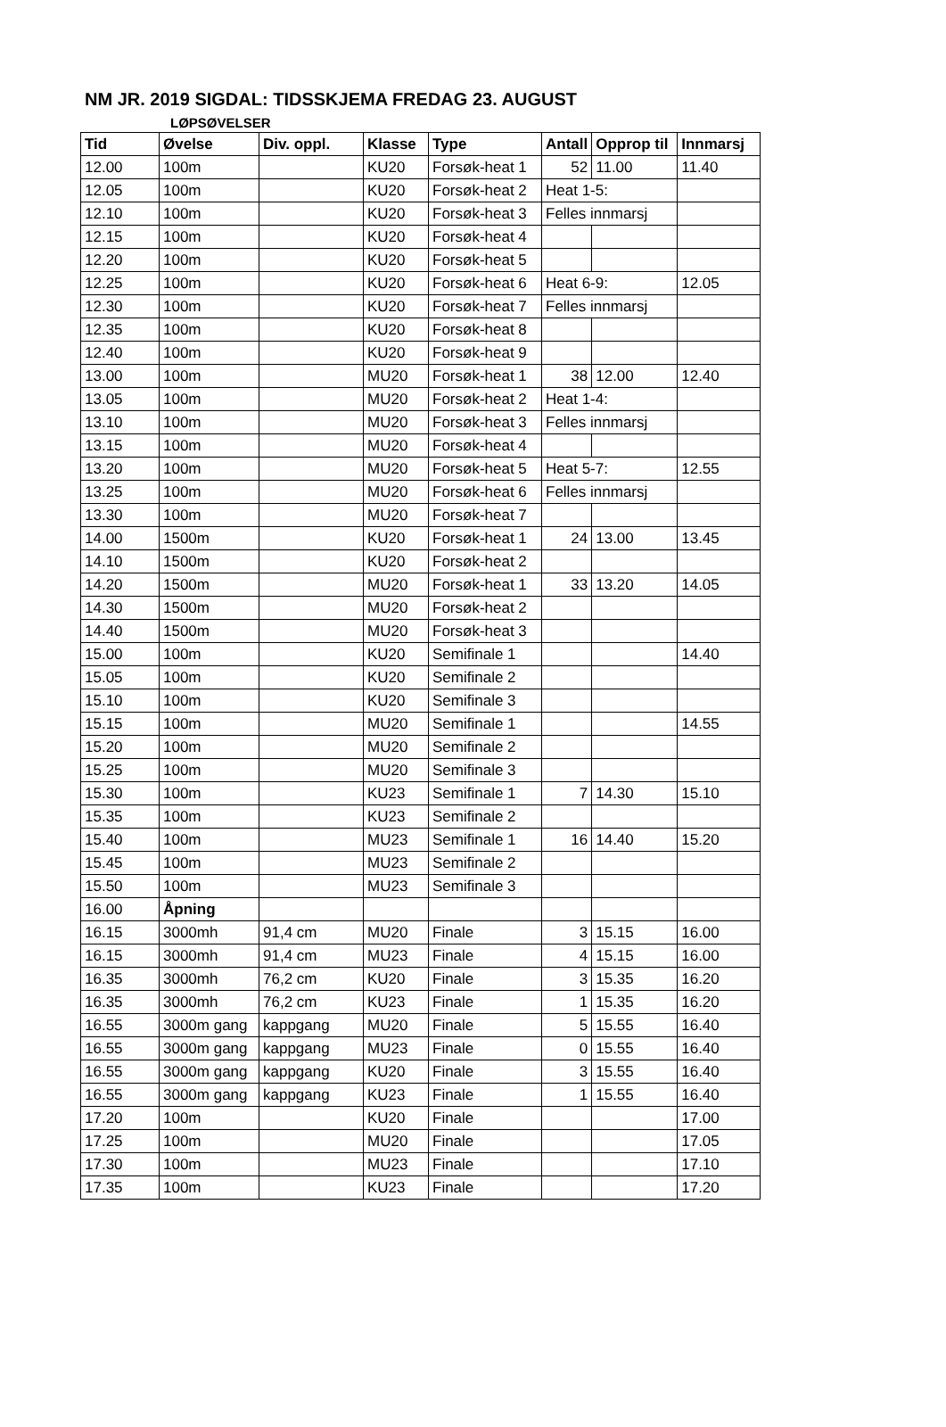NM JR. 2019 SIGDAL: TIDSSKJEMA FREDAG 23. AUGUST
LØPSØVELSER
| Tid | Øvelse | Div. oppl. | Klasse | Type | Antall | Opprop til | Innmarsj |
| --- | --- | --- | --- | --- | --- | --- | --- |
| 12.00 | 100m | | KU20 | Forsøk-heat 1 | 52 | 11.00 | 11.40 |
| 12.05 | 100m | | KU20 | Forsøk-heat 2 | Heat 1-5: | | |
| 12.10 | 100m | | KU20 | Forsøk-heat 3 | Felles innmarsj | | |
| 12.15 | 100m | | KU20 | Forsøk-heat 4 | | | |
| 12.20 | 100m | | KU20 | Forsøk-heat 5 | | | |
| 12.25 | 100m | | KU20 | Forsøk-heat 6 | Heat 6-9: | | 12.05 |
| 12.30 | 100m | | KU20 | Forsøk-heat 7 | Felles innmarsj | | |
| 12.35 | 100m | | KU20 | Forsøk-heat 8 | | | |
| 12.40 | 100m | | KU20 | Forsøk-heat 9 | | | |
| 13.00 | 100m | | MU20 | Forsøk-heat 1 | 38 | 12.00 | 12.40 |
| 13.05 | 100m | | MU20 | Forsøk-heat 2 | Heat 1-4: | | |
| 13.10 | 100m | | MU20 | Forsøk-heat 3 | Felles innmarsj | | |
| 13.15 | 100m | | MU20 | Forsøk-heat 4 | | | |
| 13.20 | 100m | | MU20 | Forsøk-heat 5 | Heat 5-7: | | 12.55 |
| 13.25 | 100m | | MU20 | Forsøk-heat 6 | Felles innmarsj | | |
| 13.30 | 100m | | MU20 | Forsøk-heat 7 | | | |
| 14.00 | 1500m | | KU20 | Forsøk-heat 1 | 24 | 13.00 | 13.45 |
| 14.10 | 1500m | | KU20 | Forsøk-heat 2 | | | |
| 14.20 | 1500m | | MU20 | Forsøk-heat 1 | 33 | 13.20 | 14.05 |
| 14.30 | 1500m | | MU20 | Forsøk-heat 2 | | | |
| 14.40 | 1500m | | MU20 | Forsøk-heat 3 | | | |
| 15.00 | 100m | | KU20 | Semifinale 1 | | | 14.40 |
| 15.05 | 100m | | KU20 | Semifinale 2 | | | |
| 15.10 | 100m | | KU20 | Semifinale 3 | | | |
| 15.15 | 100m | | MU20 | Semifinale 1 | | | 14.55 |
| 15.20 | 100m | | MU20 | Semifinale 2 | | | |
| 15.25 | 100m | | MU20 | Semifinale 3 | | | |
| 15.30 | 100m | | KU23 | Semifinale 1 | 7 | 14.30 | 15.10 |
| 15.35 | 100m | | KU23 | Semifinale 2 | | | |
| 15.40 | 100m | | MU23 | Semifinale 1 | 16 | 14.40 | 15.20 |
| 15.45 | 100m | | MU23 | Semifinale 2 | | | |
| 15.50 | 100m | | MU23 | Semifinale 3 | | | |
| 16.00 | Åpning | | | | | | |
| 16.15 | 3000mh | 91,4 cm | MU20 | Finale | 3 | 15.15 | 16.00 |
| 16.15 | 3000mh | 91,4 cm | MU23 | Finale | 4 | 15.15 | 16.00 |
| 16.35 | 3000mh | 76,2 cm | KU20 | Finale | 3 | 15.35 | 16.20 |
| 16.35 | 3000mh | 76,2 cm | KU23 | Finale | 1 | 15.35 | 16.20 |
| 16.55 | 3000m gang | kappgang | MU20 | Finale | 5 | 15.55 | 16.40 |
| 16.55 | 3000m gang | kappgang | MU23 | Finale | 0 | 15.55 | 16.40 |
| 16.55 | 3000m gang | kappgang | KU20 | Finale | 3 | 15.55 | 16.40 |
| 16.55 | 3000m gang | kappgang | KU23 | Finale | 1 | 15.55 | 16.40 |
| 17.20 | 100m | | KU20 | Finale | | | 17.00 |
| 17.25 | 100m | | MU20 | Finale | | | 17.05 |
| 17.30 | 100m | | MU23 | Finale | | | 17.10 |
| 17.35 | 100m | | KU23 | Finale | | | 17.20 |